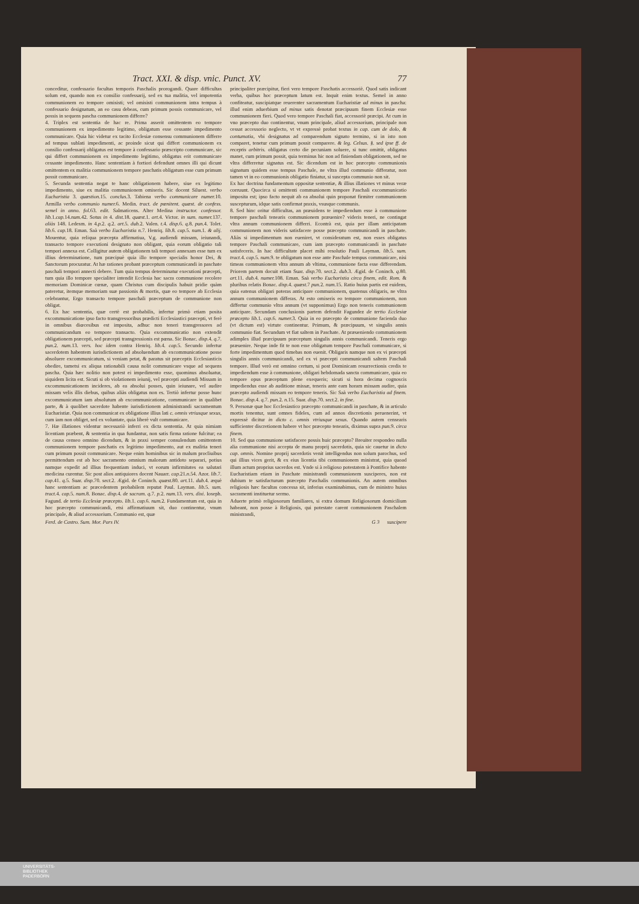Tract. XXI. & disp. vnic. Punct. XV. 77
conceditur, confessario facultas temporis Paschalis prorogandi. Quare difficultas solum est, quando non ex consilio confessarij, sed ex tua malitia, vel impotentia communionem eo tempore omisisti; vel omisisti communionem intra tempus à confessario designatum, an eo casu debeas, cum primum possis communicare, vel possis in sequens pascha communionem differre?
4. Triplex est sententia de hac re. Prima asserit omittentem eo tempore communionem ex impedimento legitimo, obligatum esse cessante impedimento communicare. Quia hic videtur ex tacito Ecclesiæ consensu communionem differre ad tempus sublati impedimenti, ac proinde sicut qui differt communionem ex consilio confessarij obligatus est tempore à confessario præscripto communicare, sic qui differt communionem ex impedimento legitimo, obligatus erit communicare cessante impedimento. Hanc sententiam à fortiori defendunt omnes illi qui dicunt omittentem ex malitia communionem tempore paschatis obligatum esse cum primum possit communicare.
5. Secunda sententia negat te hanc obligationem habere, siue ex legitimo impedimento, siue ex malitia communionem omiseris. Sic docent Siluest. verbo Eucharistia 3. quæstion. 15. conclus. 3. Tabiena verbo communicare numer. 10. Armilla verbo communio numer. 6. Medin. tract. de pœnitent. quæst. de confess. semel in anno. fol. 63. edit. Salmaticens. Alter Medina instructor. confessor. lib. 1.cap. 14.num. 42. Sotus in 4. dist. 18. quæst. 1. art. 4. Victor. in sum. numer. 137. aliàs 148. Ledesm. in 4.p. 2. q. 2. art. 5. dub. 2. Valen. t. 4. disp. 6. q. 8. pun. 4. Tolet. lib. 6. cap. 18. Eman. Saà verbo Eucharistia n. 7. Henriq. lib. 8. cap. 5. num. 1. & alij. Mouentur, quia reliqua præcepta affirmatiua, V.g. audiendi missam, ieiunandi, transacto tempore executioni designato non obligant, quia eorum obligatio tali tempori annexa est. Colligitur autem obligationem tali tempori annexam esse tum ex illius determinatione, tum præcipuè quia illo tempore specialis honor Dei, & Sanctorum procuratur. At hæ rationes probant præceptum communicandi in paschate paschali tempori annecti debere. Tum quia tempus determinatur executioni præcepti, tum quia illo tempore specialiter intendit Ecclesia hac sacra communione recolere memoriam Dominicæ cœnæ, quam Christus cum discipulis habuit pridie quàm pateretur, itemque memoriam suæ passionis & mortis, quæ eo tempore ab Ecclesia celebrantur, Ergo transacto tempore paschali præceptum de communione non obligat.
6. Ex hac sententia, quæ certè est probabilis, infertur primò etiam posita excommunicatione ipso facto transgressoribus prædicti Ecclesiastici præcepti, vt ferè in omnibus diœcesibus est imposita, adhuc non teneri transgressores ad communicandum eo tempore transacto. Quia excommunicatio non extendit obligationem præcepti, sed præcepti transgressionis est pœna. Sic Bonac. disp. 4. q. 7. pun. 2. num. 13. vers. hoc idem contra Henriq. lib. 4. cap. 5. Secundo infertur sacerdotem habentem iurisdictionem ad absoluendum ab excommunicatione posse absoluere excommunicatum, si veniam petat, & paratus sit præceptis Ecclesiasticis obedire, tametsi ex aliqua rationabili causa nolit communicare vsque ad sequens pascha. Quia hæc nolitio non potest ei impedimento esse, quominus absoluatur, siquidem licita est. Sicuti si ob violationem ieiunij, vel præcepti audiendi Missam in excommunicationem incideres, ab ea absolui posses, quin ieiunare, vel audire missam velis illis diebus, quibus aliàs obligatus non es. Tertiò infertur posse hunc excommunicatum iam absolutum ab excommunicatione, communicare in qualibet parte, & à quolibet sacerdote habente iurisdictionem administrandi sacramentum Eucharistiæ. Quia non communicat ex obligatione illius lati c. omnis vtriusque sexus, cum iam non obliget, sed ex voluntate, quia liberè vult communicare.
7. Hæ illationes videntur necessariò inferri ex dicta sententia. At quia nimiam licentiam præbent, & sententia in qua fundantur, non satis firma ratione fulcitur; ea de causa censeo omnino dicendum, & in praxi semper consulendum omittentem communionem tempore paschatis ex legitimo impedimento, aut ex malitia teneri cum primum possit communicare. Neque enim hominibus sic in malum procliuibus permittendum est ab hoc sacramento omnium malorum antidoto separari, potius namque expedit ad illius frequentiam induci, vt eorum infirmitates ea salutari medicina curentur. Sic post alios antiquiores docent Nauarr. cap. 21.n. 54. Azor. lib. 7. cap. 41. q. 5. Suar. disp. 70. sect. 2. Ægid. de Coninch. quæst. 80. art. 11. dub. 4. æquè hanc sententiam ac præcedentem probabilem reputat Paul. Layman. lib. 5. sum. tract. 4. cap. 5. num. 8. Bonac. disp. 4. de sacram. q. 7. p. 2. num. 13. vers. dixi. Ioseph. Fagund. de tertio Ecclesiæ præcepto. lib. 1. cap. 6. num. 2. Fundamentum est, quia in hoc præcepto communicandi, etsi affirmatiuum sit, duo continentur, vnum principale, & aliud accessorium. Communio est, quæ
principaliter præcipitur, fieri vero tempore Paschatis accessoriè. Quod satis indicant verba, quibus hoc præceptum latum est. Inquit enim textus. Semel in anno confiteatur, suscipiatque reuerenter sacramentum Eucharistiæ ad minus in pascha: illud enim aduerbium ad minus satis denotat præcipuum finem Ecclesiæ esse communionem fieri. Quod vero tempore Paschali fiat, accessoriè præcipi. At cum in vno præcepto duo continentur, vnum principale, aliud accessorium, principale non cessat accessorio neglecto, vt vt expressè probat textus in cap. cum de dolo, & contumatia, vbi designatus ad comparendum signato termino, si in isto non comparet, tenetur cum primum possit comparere. & leg. Celsus. §. sed ipse ff. de receptis arbitris. obligatus certo die pecuniam soluere, si tunc omittit, obligatus manet, cum primum possit, quia terminus hic non ad finiendam obligationem, sed ne vltra differretur signatus est. Sic dicendum est in hoc præcepto communionis signatum quidem esse tempus Paschale, ne vltra illud communio differatur, non tamen vt in eo communionis obligatio finiatur, si suscepta communio non sit.
Ex hac doctrina fundamentum oppositæ sententiæ, & illius illationes vt minus veræ corruunt. Quocirca si omittenti communionem tempore Paschali excommunicatio imposita est; ipso facto nequit ab ea absolui quin proponat firmiter communionem suscepturum, idque satis confirmat praxis, vsusque communis.
8. Sed hinc oritur difficultas, an præuidens te impediendum esse à communione tempore paschali tenearis communionem præuenire? videris teneri, ne contingat vltra annum communionem differri. Econtrà est, quia per illam anticipatam communionem non videris satisfacere posse præcepto communicandi in paschate. Aliàs si impedimentum non eueniret, vt consideratum est, non esses obligatus tempore Paschali communicare, cum iam præcepto communicandi in paschate satisfeceris. In hac difficultate placet mihi resolutio Pauli Layman. lib. 5. sum. tract. 4. cap. 5. num. 9. te obligatum non esse ante Paschale tempus communicare, nisi timeas communionem vltra annum ab vltima, communione facta esse differendam. Priorem partem docuit etiam Suar. disp. 70. sect. 2. dub. 3. Ægid. de Coninch. q. 80. art. 11. dub. 4. numer. 108. Eman. Saà verbo Eucharistia circa finem, edit. Rom. & pluribus relatis Bonac. disp. 4. quæst. 7 pun. 2. num. 15. Ratio huius partis est euidens, quia eatenus obligari poteras anticipare communionem, quatenus obligaris, ne vltra annum communionem differas. At esto omiseris eo tempore communionem, non differtur communio vltra annum (vt supponimus) Ergo non teneris communionem anticipare. Secundam conclusionis partem defendit Fagundez de tertio Ecclesiæ præcepto lib. 1. cap. 6. numer. 3. Quia in eo præcepto de communione facienda duo (vt dictum est) virtute continentur. Primum, & præcipuum, vt singulis annis communio fiat. Secundum vt fiat saltem in Paschate. At præueniendo communionem adimples illud præcipuum præceptum singulis annis communicandi. Teneris ergo præuenire. Neque inde fit te non esse obligatum tempore Paschali communicare, si forte impedimentum quod timebas non euenit. Obligaris namque non ex vi præcepti singulis annis communicandi, sed ex vi præcepti communicandi saltem Paschali tempore. Illud verò est omnino certum, si post Dominicam resurrectionis credis te impediendum esse à communione, obligari hebdomada sancta communicare, quia eo tempore opus præceptum plene exequeris; sicuti si hora decima cognoscis impediendus esse ab auditione missæ, teneris ante eam horam missam audire, quia præcepto audiendi missam eo tempore teneris. Sic Saà verbo Eucharistia ad finem. Bonac. disp. 4. q. 7. pun. 2. n. 15. Suar. disp. 70. sect. 2. in fine.
9. Personæ quæ hoc Ecclesiastico præcepto communicandi in paschate, & in articulo mortis tenentur, sunt omnes fideles, cum ad annos discretionis peruenerint, vt expressè dicitur in dicto c. omnis vtriusque sexus. Quando autem censearis sufficienter discretionem habere vt hoc præcepto tenearis, diximus supra pun. 9. circa finem.
10. Sed qua communione satisfacere possis huic præcepto? Breuiter respondeo nulla alia communione nisi accepta de manu proprij sacerdotis, quia sic cauetur in dicto cap. omnis. Nomine proprij sacerdotis venit intelligendus non solum parochus, sed qui illius vices gerit, & ex eius licentia tibi communionem ministrat, quia quoad illum actum proprius sacerdos est. Vnde si à religioso potestatem à Pontifice habente Eucharistiam etiam in Paschate ministrandi communionem susciperes, non est dubium te satisfacturum præcepto Paschalis communionis. An autem omnibus religiosis hæc facultas concessa sit, inferius examinabimus, cum de ministro huius sacramenti instituetur sermo.
Aduerte primò religiosorum familiares, si extra domum Religiosorum domicilium habeant, non posse à Religiosis, qui potestate carent communionem Paschalem ministrandi,
Ferd. de Castro. Sum. Mor. Pars IV. G 3 suscipere
UNIVERSITÄTS-
BIBLIOTHEK
PADERBORN